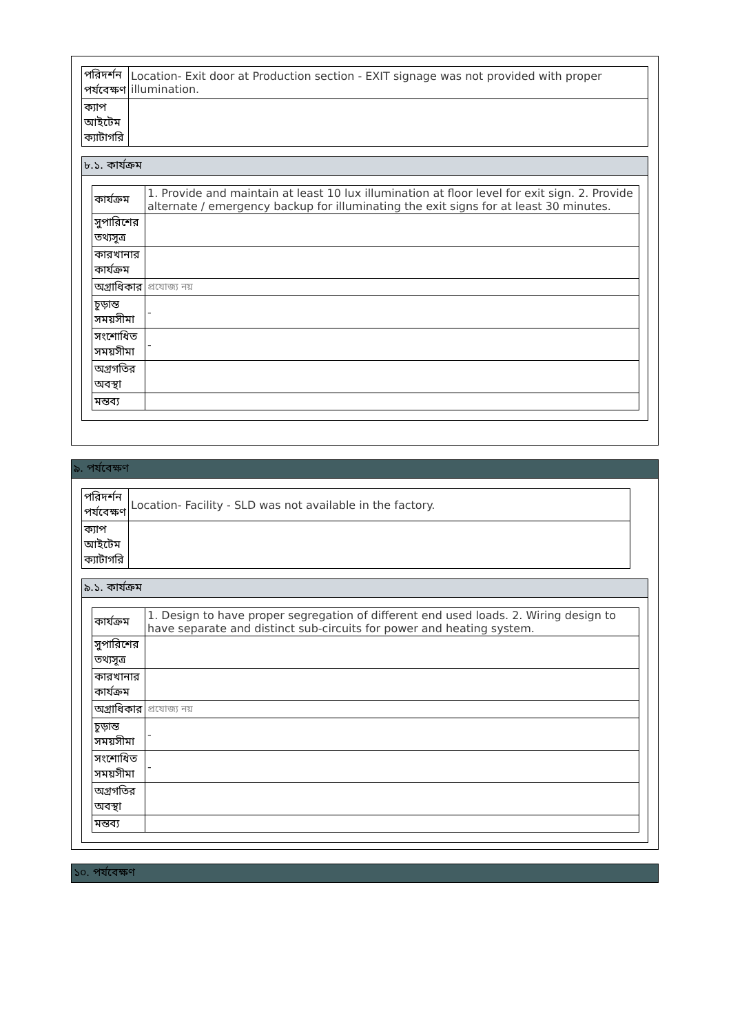| পরিদর্শন পর্যবেক্ষণ | Location- Exit door at Production section - EXIT signage was not provided with proper illumination. |
| ক্যাপ আইটেম ক্যাটাগরি | |
৮.১. কার্যক্রম
| কার্যক্রম | 1. Provide and maintain at least 10 lux illumination at floor level for exit sign. 2. Provide alternate / emergency backup for illuminating the exit signs for at least 30 minutes. |
| সুপারিশের তথ্যসূত্র | |
| কারখানার কার্যক্রম | |
| অগ্রাধিকার | প্রযোজ্য নয় |
| চূড়ান্ত সময়সীমা | - |
| সংশোধিত সময়সীমা | - |
| অগ্রগতির অবস্থা | |
| মন্তব্য | |
৯. পর্যবেক্ষণ
| পরিদর্শন পর্যবেক্ষণ | Location- Facility - SLD was not available in the factory. |
| ক্যাপ আইটেম ক্যাটাগরি | |
৯.১. কার্যক্রম
| কার্যক্রম | 1. Design to have proper segregation of different end used loads. 2. Wiring design to have separate and distinct sub-circuits for power and heating system. |
| সুপারিশের তথ্যসূত্র | |
| কারখানার কার্যক্রম | |
| অগ্রাধিকার | প্রযোজ্য নয় |
| চূড়ান্ত সময়সীমা | - |
| সংশোধিত সময়সীমা | - |
| অগ্রগতির অবস্থা | |
| মন্তব্য | |
১০. পর্যবেক্ষণ